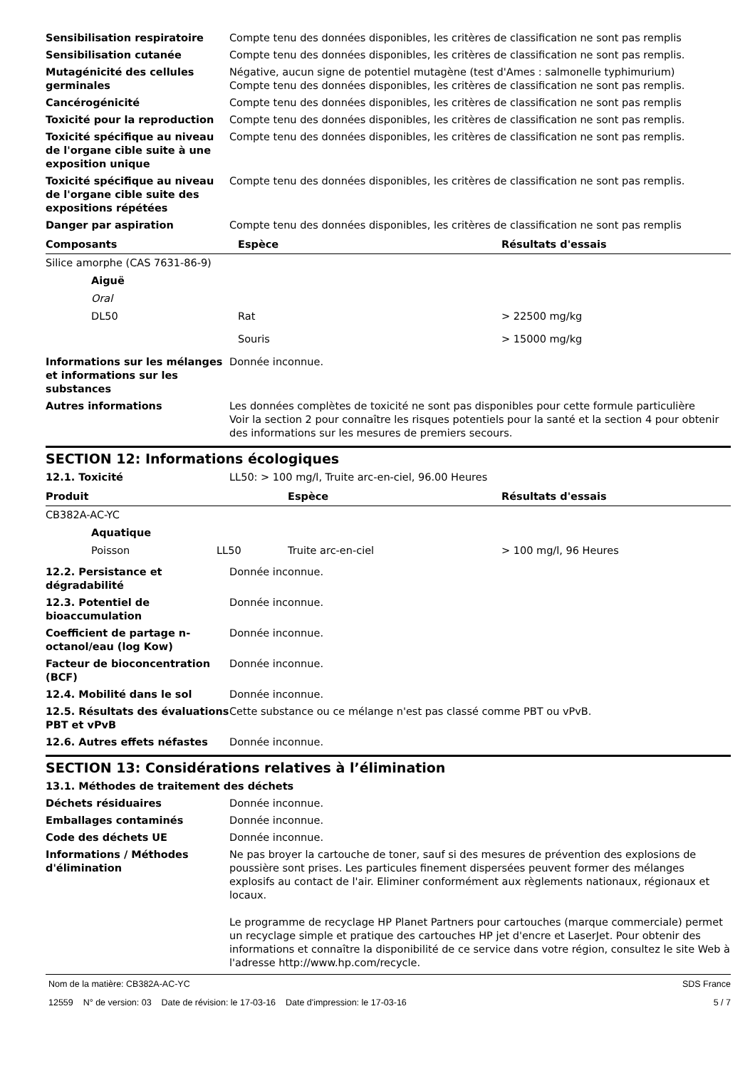Sensibilisation respiratoire Compte tenu des données disponibles, les critères de classification ne sont pas remplis
Sensibilisation cutanée Compte tenu des données disponibles, les critères de classification ne sont pas remplis.
Mutagénicité des cellules germinales
Négative, aucun signe de potentiel mutagène (test d'Ames : salmonelle typhimurium)
Compte tenu des données disponibles, les critères de classification ne sont pas remplis.
Cancérogénicité Compte tenu des données disponibles, les critères de classification ne sont pas remplis
Toxicité pour la reproduction Compte tenu des données disponibles, les critères de classification ne sont pas remplis.
Toxicité spécifique au niveau de l'organe cible suite à une exposition unique
Compte tenu des données disponibles, les critères de classification ne sont pas remplis.
Toxicité spécifique au niveau de l'organe cible suite des expositions répétées
Compte tenu des données disponibles, les critères de classification ne sont pas remplis.
Danger par aspiration Compte tenu des données disponibles, les critères de classification ne sont pas remplis
| Composants | Espèce | Résultats d'essais |
| --- | --- | --- |
| Silice amorphe (CAS 7631-86-9) | | |
| Aiguë | | |
| Oral | | |
| DL50 | Rat | > 22500 mg/kg |
| | Souris | > 15000 mg/kg |
Informations sur les mélanges et informations sur les substances
Donnée inconnue.
Autres informations Les données complètes de toxicité ne sont pas disponibles pour cette formule particulière
Voir la section 2 pour connaître les risques potentiels pour la santé et la section 4 pour obtenir des informations sur les mesures de premiers secours.
SECTION 12: Informations écologiques
12.1. Toxicité LL50: > 100 mg/l, Truite arc-en-ciel, 96.00 Heures
| Produit | | Espèce | Résultats d'essais |
| --- | --- | --- | --- |
| CB382A-AC-YC | | | |
| Aquatique | | | |
| Poisson | LL50 | Truite arc-en-ciel | > 100 mg/l, 96 Heures |
12.2. Persistance et dégradabilité
Donnée inconnue.
12.3. Potentiel de bioaccumulation
Donnée inconnue.
Coefficient de partage n-octanol/eau (log Kow)
Donnée inconnue.
Facteur de bioconcentration (BCF)
Donnée inconnue.
12.4. Mobilité dans le sol Donnée inconnue.
12.5. Résultats des évaluations PBT et vPvB
Cette substance ou ce mélange n'est pas classé comme PBT ou vPvB.
12.6. Autres effets néfastes Donnée inconnue.
SECTION 13: Considérations relatives à l’élimination
13.1. Méthodes de traitement des déchets
Déchets résiduaires Donnée inconnue.
Emballages contaminés Donnée inconnue.
Code des déchets UE Donnée inconnue.
Informations / Méthodes d'élimination
Ne pas broyer la cartouche de toner, sauf si des mesures de prévention des explosions de poussière sont prises. Les particules finement dispersées peuvent former des mélanges explosifs au contact de l'air. Eliminer conformément aux règlements nationaux, régionaux et locaux.
Le programme de recyclage HP Planet Partners pour cartouches (marque commerciale) permet un recyclage simple et pratique des cartouches HP jet d'encre et LaserJet. Pour obtenir des informations et connaître la disponibilité de ce service dans votre région, consultez le site Web à l'adresse http://www.hp.com/recycle.
Nom de la matière: CB382A-AC-YC SDS France
12559 N° de version: 03 Date de révision: le 17-03-16 Date d'impression: le 17-03-16 5 / 7